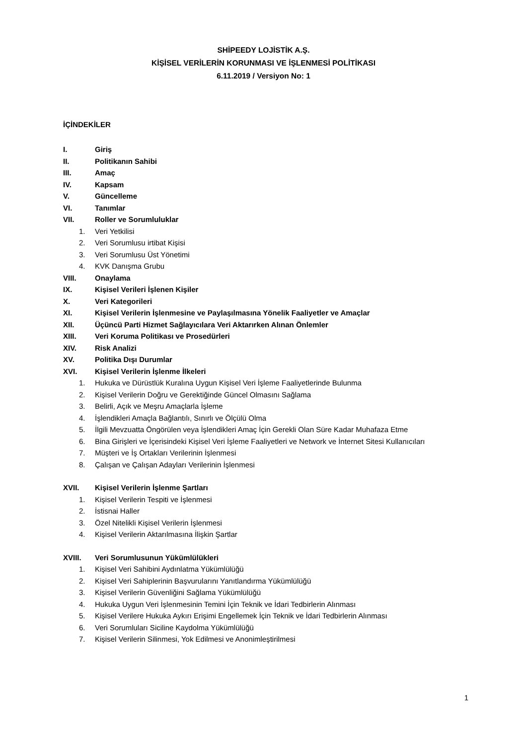SHİPEEDY LOJİSTİK A.Ş.
KİŞİSEL VERİLERİN KORUNMASI VE İŞLENMESİ POLİTİKASI
6.11.2019 / Versiyon No: 1
İÇİNDEKİLER
I. Giriş
II. Politikanın Sahibi
III. Amaç
IV. Kapsam
V. Güncelleme
VI. Tanımlar
VII. Roller ve Sorumluluklar
1. Veri Yetkilisi
2. Veri Sorumlusu irtibat Kişisi
3. Veri Sorumlusu Üst Yönetimi
4. KVK Danışma Grubu
VIII. Onaylama
IX. Kişisel Verileri İşlenen Kişiler
X. Veri Kategorileri
XI. Kişisel Verilerin İşlenmesine ve Paylaşılmasına Yönelik Faaliyetler ve Amaçlar
XII. Üçüncü Parti Hizmet Sağlayıcılara Veri Aktarırken Alınan Önlemler
XIII. Veri Koruma Politikası ve Prosedürleri
XIV. Risk Analizi
XV. Politika Dışı Durumlar
XVI. Kişisel Verilerin İşlenme İlkeleri
1. Hukuka ve Dürüstlük Kuralına Uygun Kişisel Veri İşleme Faaliyetlerinde Bulunma
2. Kişisel Verilerin Doğru ve Gerektiğinde Güncel Olmasını Sağlama
3. Belirli, Açık ve Meşru Amaçlarla İşleme
4. İşlendikleri Amaçla Bağlantılı, Sınırlı ve Ölçülü Olma
5. İlgili Mevzuatta Öngörülen veya İşlendikleri Amaç İçin Gerekli Olan Süre Kadar Muhafaza Etme
6. Bina Girişleri ve İçerisindeki Kişisel Veri İşleme Faaliyetleri ve Network ve İnternet Sitesi Kullanıcıları
7. Müşteri ve İş Ortakları Verilerinin İşlenmesi
8. Çalışan ve Çalışan Adayları Verilerinin İşlenmesi
XVII. Kişisel Verilerin İşlenme Şartları
1. Kişisel Verilerin Tespiti ve İşlenmesi
2. İstisnai Haller
3. Özel Nitelikli Kişisel Verilerin İşlenmesi
4. Kişisel Verilerin Aktarılmasına İlişkin Şartlar
XVIII. Veri Sorumlusunun Yükümlülükleri
1. Kişisel Veri Sahibini Aydınlatma Yükümlülüğü
2. Kişisel Veri Sahiplerinin Başvurularını Yanıtlandırma Yükümlülüğü
3. Kişisel Verilerin Güvenliğini Sağlama Yükümlülüğü
4. Hukuka Uygun Veri İşlenmesinin Temini İçin Teknik ve İdari Tedbirlerin Alınması
5. Kişisel Verilere Hukuka Aykırı Erişimi Engellemek İçin Teknik ve İdari Tedbirlerin Alınması
6. Veri Sorumluları Siciline Kaydolma Yükümlülüğü
7. Kişisel Verilerin Silinmesi, Yok Edilmesi ve Anonimleştirilmesi
1